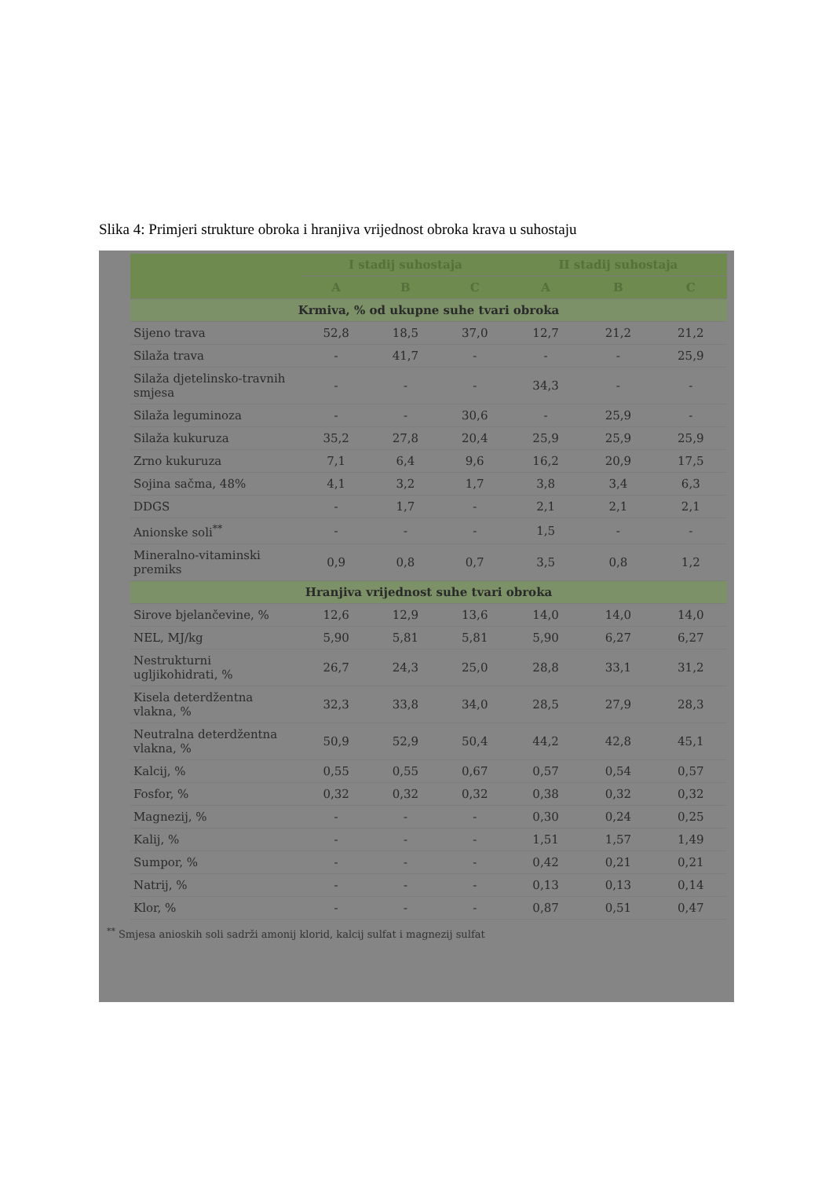Slika 4: Primjeri strukture obroka i hranjiva vrijednost obroka krava u suhostaju
| | I stadij suhostaja | | | II stadij suhostaja | | |
| --- | --- | --- | --- | --- | --- | --- |
| | A | B | C | A | B | C |
| Krmiva, % od ukupne suhe tvari obroka | | | | | | |
| Sijeno trava | 52,8 | 18,5 | 37,0 | 12,7 | 21,2 | 21,2 |
| Silaža trava | - | 41,7 | - | - | - | 25,9 |
| Silaža djetelinsko-travnih smjesa | - | - | - | 34,3 | - | - |
| Silaža leguminoza | - | - | 30,6 | - | 25,9 | - |
| Silaža kukuruza | 35,2 | 27,8 | 20,4 | 25,9 | 25,9 | 25,9 |
| Zrno kukuruza | 7,1 | 6,4 | 9,6 | 16,2 | 20,9 | 17,5 |
| Sojina sačma, 48% | 4,1 | 3,2 | 1,7 | 3,8 | 3,4 | 6,3 |
| DDGS | - | 1,7 | - | 2,1 | 2,1 | 2,1 |
| Anionske soli<sup>**</sup> | - | - | - | 1,5 | - | - |
| Mineralno-vitaminski premiks | 0,9 | 0,8 | 0,7 | 3,5 | 0,8 | 1,2 |
| Hranjiva vrijednost suhe tvari obroka | | | | | | |
| Sirove bjelančevine, % | 12,6 | 12,9 | 13,6 | 14,0 | 14,0 | 14,0 |
| NEL, MJ/kg | 5,90 | 5,81 | 5,81 | 5,90 | 6,27 | 6,27 |
| Nestrukturni ugljikohidrati, % | 26,7 | 24,3 | 25,0 | 28,8 | 33,1 | 31,2 |
| Kisela deterdžentna vlakna, % | 32,3 | 33,8 | 34,0 | 28,5 | 27,9 | 28,3 |
| Neutralna deterdžentna vlakna, % | 50,9 | 52,9 | 50,4 | 44,2 | 42,8 | 45,1 |
| Kalcij, % | 0,55 | 0,55 | 0,67 | 0,57 | 0,54 | 0,57 |
| Fosfor, % | 0,32 | 0,32 | 0,32 | 0,38 | 0,32 | 0,32 |
| Magnezij, % | - | - | - | 0,30 | 0,24 | 0,25 |
| Kalij, % | - | - | - | 1,51 | 1,57 | 1,49 |
| Sumpor, % | - | - | - | 0,42 | 0,21 | 0,21 |
| Natrij, % | - | - | - | 0,13 | 0,13 | 0,14 |
| Klor, % | - | - | - | 0,87 | 0,51 | 0,47 |
<sup>**</sup> Smjesa anioskih soli sadrži amonij klorid, kalcij sulfat i magnezij sulfat